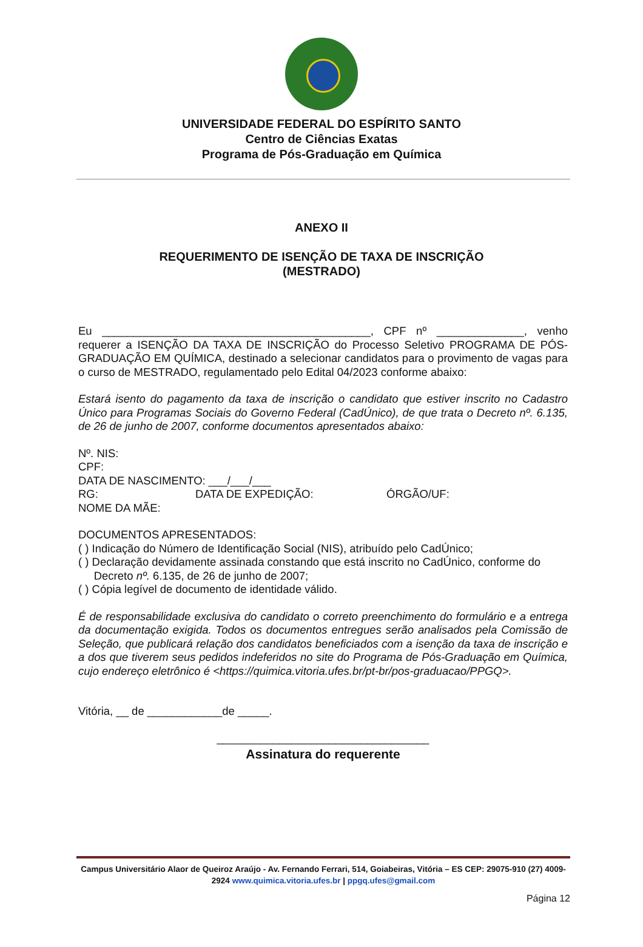UNIVERSIDADE FEDERAL DO ESPÍRITO SANTO
Centro de Ciências Exatas
Programa de Pós-Graduação em Química
ANEXO II
REQUERIMENTO DE ISENÇÃO DE TAXA DE INSCRIÇÃO
(MESTRADO)
Eu ___________________________________________, CPF nº ______________, venho requerer a ISENÇÃO DA TAXA DE INSCRIÇÃO do Processo Seletivo PROGRAMA DE PÓS-GRADUAÇÃO EM QUÍMICA, destinado a selecionar candidatos para o provimento de vagas para o curso de MESTRADO, regulamentado pelo Edital 04/2023 conforme abaixo:
Estará isento do pagamento da taxa de inscrição o candidato que estiver inscrito no Cadastro Único para Programas Sociais do Governo Federal (CadÚnico), de que trata o Decreto nº. 6.135, de 26 de junho de 2007, conforme documentos apresentados abaixo:
Nº. NIS:
CPF:
DATA DE NASCIMENTO: ___/___/___
RG: DATA DE EXPEDIÇÃO: ÓRGÃO/UF:
NOME DA MÃE:
DOCUMENTOS APRESENTADOS:
( ) Indicação do Número de Identificação Social (NIS), atribuído pelo CadÚnico;
( ) Declaração devidamente assinada constando que está inscrito no CadÚnico, conforme do
Decreto nº. 6.135, de 26 de junho de 2007;
( ) Cópia legível de documento de identidade válido.
É de responsabilidade exclusiva do candidato o correto preenchimento do formulário e a entrega da documentação exigida. Todos os documentos entregues serão analisados pela Comissão de Seleção, que publicará relação dos candidatos beneficiados com a isenção da taxa de inscrição e a dos que tiverem seus pedidos indeferidos no site do Programa de Pós-Graduação em Química, cujo endereço eletrônico é <https://quimica.vitoria.ufes.br/pt-br/pos-graduacao/PPGQ>.
Vitória, __ de ____________de _____.
__________________________________
Assinatura do requerente
Campus Universitário Alaor de Queiroz Araújo - Av. Fernando Ferrari, 514, Goiabeiras, Vitória – ES CEP: 29075-910 (27) 4009-2924 www.quimica.vitoria.ufes.br | ppgq.ufes@gmail.com
Página 12